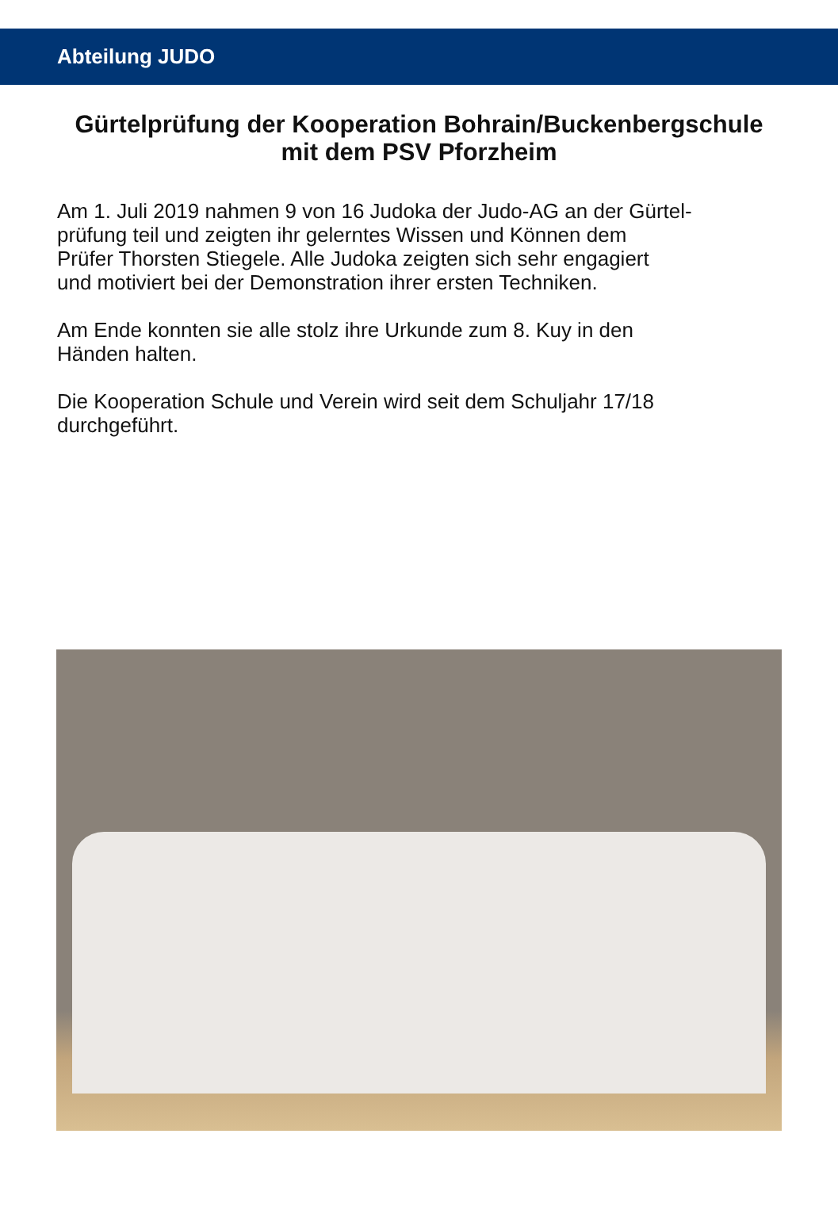Abteilung JUDO
Gürtelprüfung der Kooperation Bohrain/Buckenbergschule
mit dem PSV Pforzheim
Am 1. Juli 2019 nahmen 9 von 16 Judoka der Judo-AG an der Gürtel-
prüfung teil und zeigten ihr gelerntes Wissen und Können dem
Prüfer Thorsten Stiegele. Alle Judoka zeigten sich sehr engagiert
und motiviert bei der Demonstration ihrer ersten Techniken.
Am Ende konnten sie alle stolz ihre Urkunde zum 8. Kuy in den
Händen halten.
Die Kooperation Schule und Verein wird seit dem Schuljahr 17/18
durchgeführt.